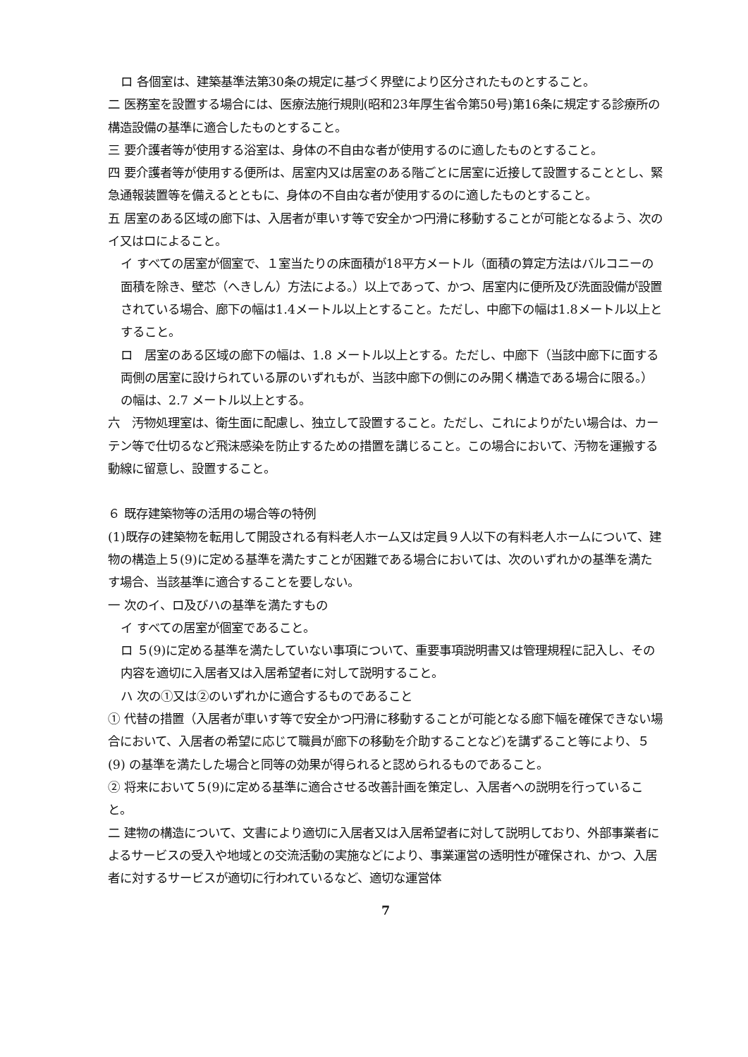ロ 各個室は、建築基準法第30条の規定に基づく界壁により区分されたものとすること。
二 医務室を設置する場合には、医療法施行規則(昭和23年厚生省令第50号)第16条に規定する診療所の構造設備の基準に適合したものとすること。
三 要介護者等が使用する浴室は、身体の不自由な者が使用するのに適したものとすること。
四 要介護者等が使用する便所は、居室内又は居室のある階ごとに居室に近接して設置することとし、緊急通報装置等を備えるとともに、身体の不自由な者が使用するのに適したものとすること。
五 居室のある区域の廊下は、入居者が車いす等で安全かつ円滑に移動することが可能となるよう、次のイ又はロによること。
イ すべての居室が個室で、１室当たりの床面積が18平方メートル（面積の算定方法はバルコニーの面積を除き、壁芯（へきしん）方法による。）以上であって、かつ、居室内に便所及び洗面設備が設置されている場合、廊下の幅は1.4メートル以上とすること。ただし、中廊下の幅は1.8メートル以上とすること。
ロ　居室のある区域の廊下の幅は、1.8 メートル以上とする。ただし、中廊下（当該中廊下に面する両側の居室に設けられている扉のいずれもが、当該中廊下の側にのみ開く構造である場合に限る。）の幅は、2.7 メートル以上とする。
六　汚物処理室は、衛生面に配慮し、独立して設置すること。ただし、これによりがたい場合は、カーテン等で仕切るなど飛沫感染を防止するための措置を講じること。この場合において、汚物を運搬する動線に留意し、設置すること。
６ 既存建築物等の活用の場合等の特例
(1)既存の建築物を転用して開設される有料老人ホーム又は定員９人以下の有料老人ホームについて、建物の構造上５(9)に定める基準を満たすことが困難である場合においては、次のいずれかの基準を満たす場合、当該基準に適合することを要しない。
一 次のイ、ロ及びハの基準を満たすもの
イ すべての居室が個室であること。
ロ ５(9)に定める基準を満たしていない事項について、重要事項説明書又は管理規程に記入し、その内容を適切に入居者又は入居希望者に対して説明すること。
ハ 次の①又は②のいずれかに適合するものであること
① 代替の措置（入居者が車いす等で安全かつ円滑に移動することが可能となる廊下幅を確保できない場合において、入居者の希望に応じて職員が廊下の移動を介助することなど)を講ずること等により、５(9) の基準を満たした場合と同等の効果が得られると認められるものであること。
② 将来において５(9)に定める基準に適合させる改善計画を策定し、入居者への説明を行っていること。
二 建物の構造について、文書により適切に入居者又は入居希望者に対して説明しており、外部事業者によるサービスの受入や地域との交流活動の実施などにより、事業運営の透明性が確保され、かつ、入居者に対するサービスが適切に行われているなど、適切な運営体
7